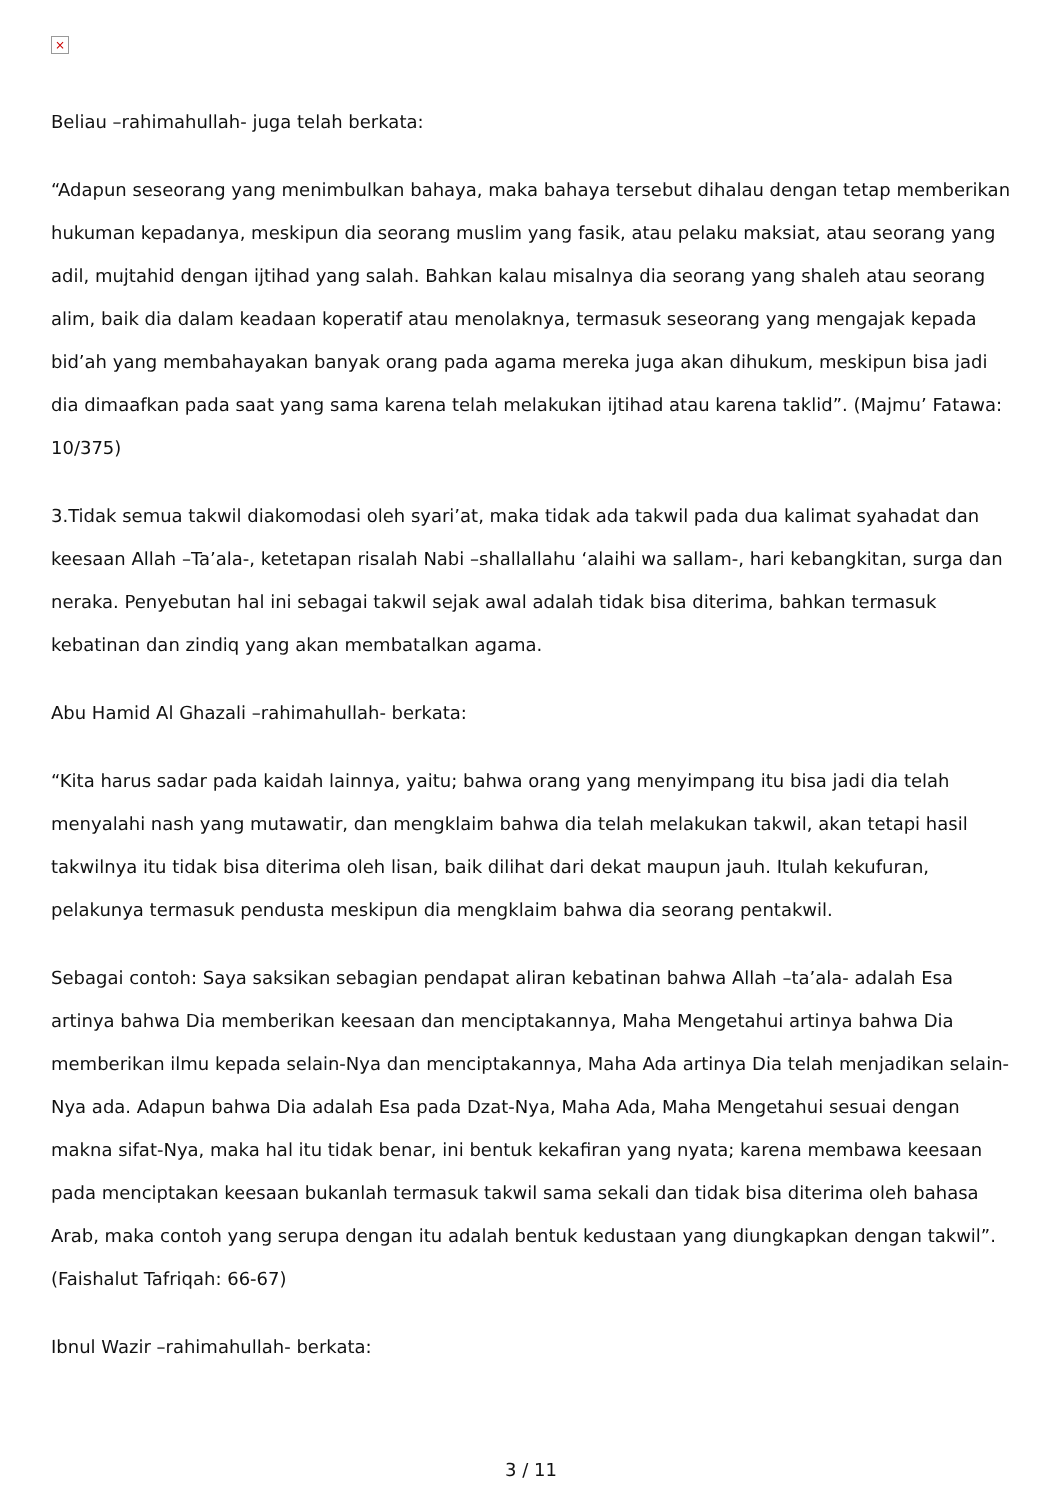×
Beliau –rahimahullah- juga telah berkata:
“Adapun seseorang yang menimbulkan bahaya, maka bahaya tersebut dihalau dengan tetap memberikan hukuman kepadanya, meskipun dia seorang muslim yang fasik, atau pelaku maksiat, atau seorang yang adil, mujtahid dengan ijtihad yang salah. Bahkan kalau misalnya dia seorang yang shaleh atau seorang alim, baik dia dalam keadaan koperatif atau menolaknya, termasuk seseorang yang mengajak kepada bid’ah yang membahayakan banyak orang pada agama mereka juga akan dihukum, meskipun bisa jadi dia dimaafkan pada saat yang sama karena telah melakukan ijtihad atau karena taklid”. (Majmu’ Fatawa: 10/375)
3.Tidak semua takwil diakomodasi oleh syari’at, maka tidak ada takwil pada dua kalimat syahadat dan keesaan Allah –Ta’ala-, ketetapan risalah Nabi –shallallahu ‘alaihi wa sallam-, hari kebangkitan, surga dan neraka. Penyebutan hal ini sebagai takwil sejak awal adalah tidak bisa diterima, bahkan termasuk kebatinan dan zindiq yang akan membatalkan agama.
Abu Hamid Al Ghazali –rahimahullah- berkata:
“Kita harus sadar pada kaidah lainnya, yaitu; bahwa orang yang menyimpang itu bisa jadi dia telah menyalahi nash yang mutawatir, dan mengklaim bahwa dia telah melakukan takwil, akan tetapi hasil takwilnya itu tidak bisa diterima oleh lisan, baik dilihat dari dekat maupun jauh. Itulah kekufuran, pelakunya termasuk pendusta meskipun dia mengklaim bahwa dia seorang pentakwil.
Sebagai contoh: Saya saksikan sebagian pendapat aliran kebatinan bahwa Allah –ta’ala- adalah Esa artinya bahwa Dia memberikan keesaan dan menciptakannya, Maha Mengetahui artinya bahwa Dia memberikan ilmu kepada selain-Nya dan menciptakannya, Maha Ada artinya Dia telah menjadikan selain-Nya ada. Adapun bahwa Dia adalah Esa pada Dzat-Nya, Maha Ada, Maha Mengetahui sesuai dengan makna sifat-Nya, maka hal itu tidak benar, ini bentuk kekafiran yang nyata; karena membawa keesaan pada menciptakan keesaan bukanlah termasuk takwil sama sekali dan tidak bisa diterima oleh bahasa Arab, maka contoh yang serupa dengan itu adalah bentuk kedustaan yang diungkapkan dengan takwil”. (Faishalut Tafriqah: 66-67)
Ibnul Wazir –rahimahullah- berkata:
3 / 11